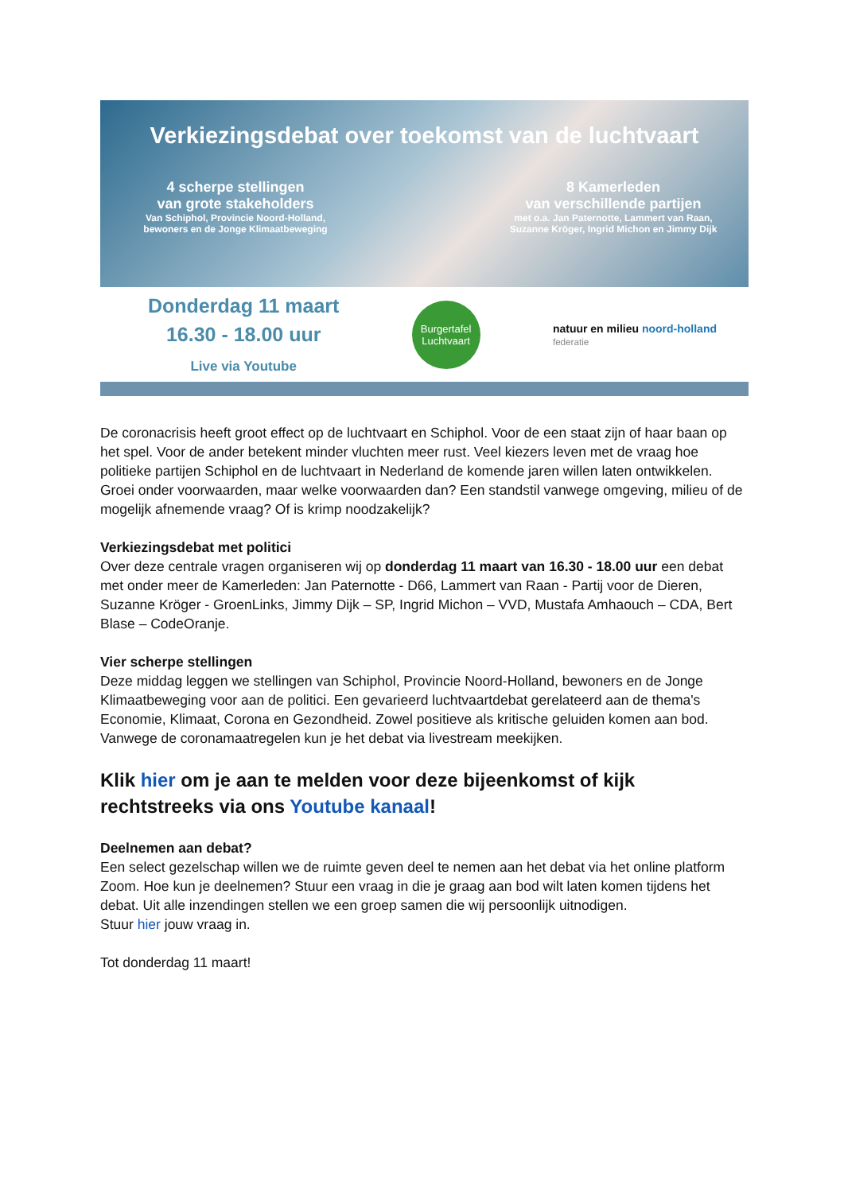Verkiezingsdebat over toekomst van de luchtvaart
4 scherpe stellingen
van grote stakeholders
Van Schiphol, Provincie Noord-Holland, bewoners en de Jonge Klimaatbeweging
8 Kamerleden
van verschillende partijen
met o.a. Jan Paternotte, Lammert van Raan, Suzanne Kröger, Ingrid Michon en Jimmy Dijk
Donderdag 11 maart
16.30 - 18.00 uur
Live via Youtube
Burgertafel
Luchtvaart
natuur en milieu noord-holland
federatie
De coronacrisis heeft groot effect op de luchtvaart en Schiphol. Voor de een staat zijn of haar baan op het spel. Voor de ander betekent minder vluchten meer rust. Veel kiezers leven met de vraag hoe politieke partijen Schiphol en de luchtvaart in Nederland de komende jaren willen laten ontwikkelen. Groei onder voorwaarden, maar welke voorwaarden dan? Een standstil vanwege omgeving, milieu of de mogelijk afnemende vraag? Of is krimp noodzakelijk?
Verkiezingsdebat met politici
Over deze centrale vragen organiseren wij op donderdag 11 maart van 16.30 - 18.00 uur een debat met onder meer de Kamerleden: Jan Paternotte - D66, Lammert van Raan - Partij voor de Dieren, Suzanne Kröger - GroenLinks, Jimmy Dijk – SP, Ingrid Michon – VVD, Mustafa Amhaouch – CDA, Bert Blase – CodeOranje.
Vier scherpe stellingen
Deze middag leggen we stellingen van Schiphol, Provincie Noord-Holland, bewoners en de Jonge Klimaatbeweging voor aan de politici. Een gevarieerd luchtvaartdebat gerelateerd aan de thema's Economie, Klimaat, Corona en Gezondheid. Zowel positieve als kritische geluiden komen aan bod. Vanwege de coronamaatregelen kun je het debat via livestream meekijken.
Klik hier om je aan te melden voor deze bijeenkomst of kijk rechtstreeks via ons Youtube kanaal!
Deelnemen aan debat?
Een select gezelschap willen we de ruimte geven deel te nemen aan het debat via het online platform Zoom. Hoe kun je deelnemen? Stuur een vraag in die je graag aan bod wilt laten komen tijdens het debat. Uit alle inzendingen stellen we een groep samen die wij persoonlijk uitnodigen.
Stuur hier jouw vraag in.
Tot donderdag 11 maart!